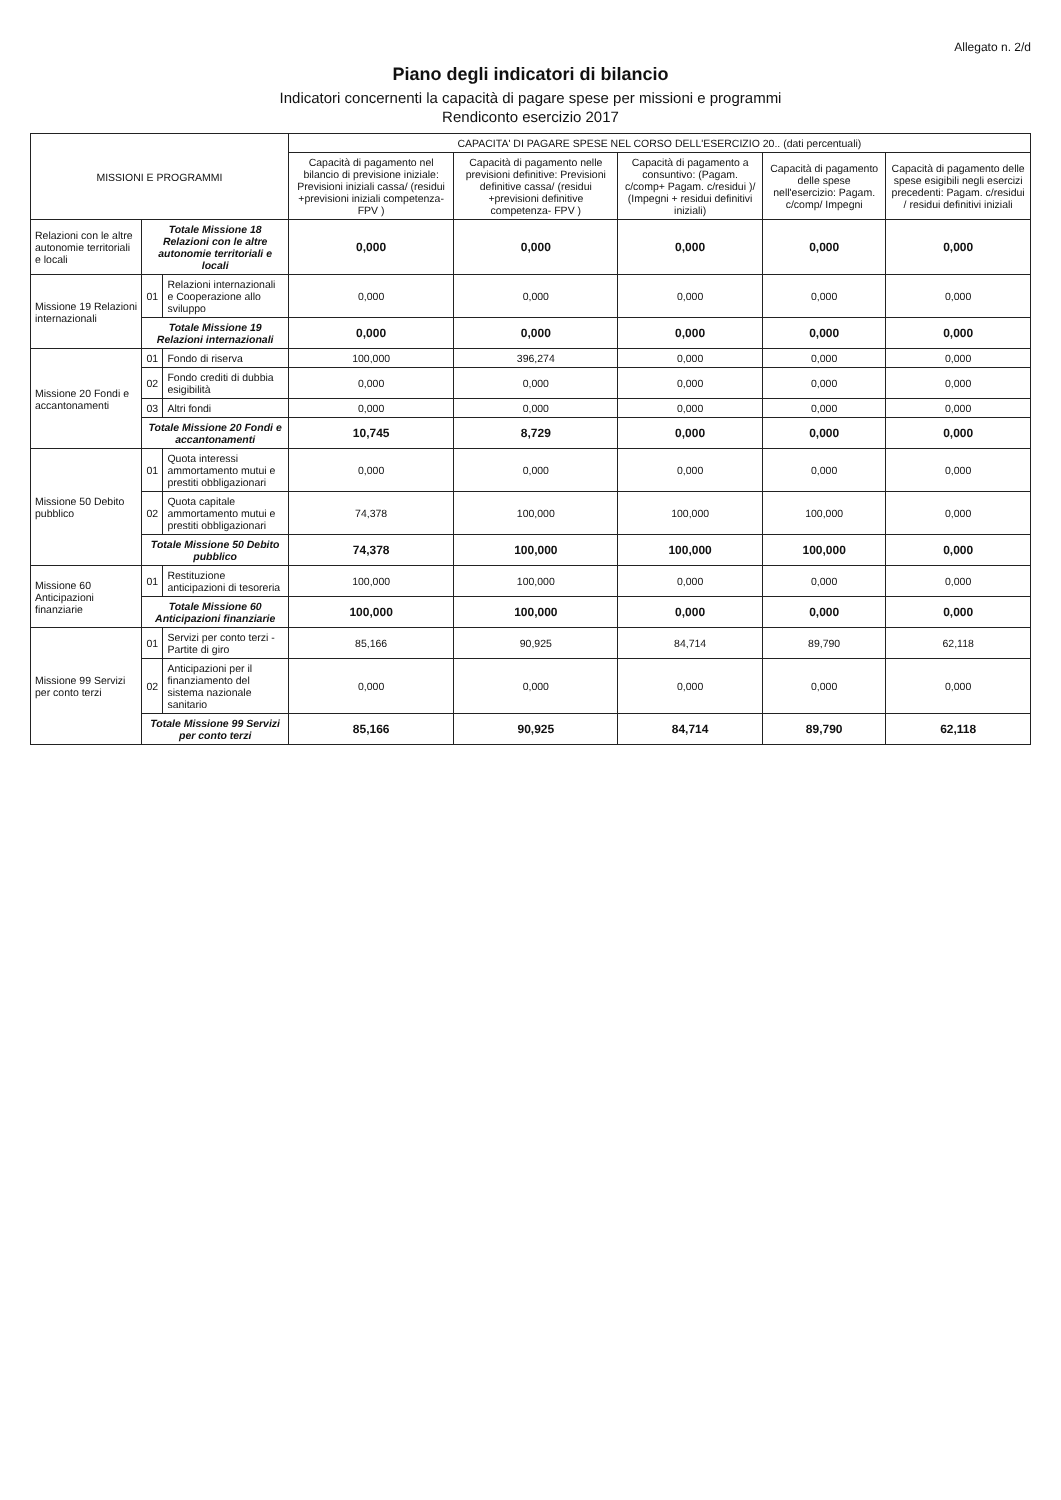Allegato n. 2/d
Piano degli indicatori di bilancio
Indicatori concernenti la capacità di pagare spese per missioni e programmi
Rendiconto esercizio 2017
| MISSIONI E PROGRAMMI | | | CAPACITA' DI PAGARE SPESE NEL CORSO DELL'ESERCIZIO 20.. (dati percentuali) | | | | |
| --- | --- | --- | --- | --- | --- | --- | --- |
| | | | Capacità di pagamento nel bilancio di previsione iniziale: Previsioni iniziali cassa/ (residui +previsioni iniziali competenza- FPV ) | Capacità di pagamento nelle previsioni definitive: Previsioni definitive cassa/ (residui +previsioni definitive competenza- FPV ) | Capacità di pagamento a consuntivo: (Pagam. c/comp+ Pagam. c/residui )/ (Impegni + residui definitivi iniziali) | Capacità di pagamento delle spese nell'esercizio: Pagam. c/comp/ Impegni | Capacità di pagamento delle spese esigibili negli esercizi precedenti: Pagam. c/residui / residui definitivi iniziali |
| Relazioni con le altre autonomie territoriali e locali | Totale Missione 18 Relazioni con le altre autonomie territoriali e locali | | 0,000 | 0,000 | 0,000 | 0,000 | 0,000 |
| Missione 19 Relazioni internazionali | 01 | Relazioni internazionali e Cooperazione allo sviluppo | 0,000 | 0,000 | 0,000 | 0,000 | 0,000 |
| | Totale Missione 19 Relazioni internazionali | | 0,000 | 0,000 | 0,000 | 0,000 | 0,000 |
| Missione 20 Fondi e accantonamenti | 01 | Fondo di riserva | 100,000 | 396,274 | 0,000 | 0,000 | 0,000 |
| | 02 | Fondo crediti di dubbia esigibilità | 0,000 | 0,000 | 0,000 | 0,000 | 0,000 |
| | 03 | Altri fondi | 0,000 | 0,000 | 0,000 | 0,000 | 0,000 |
| | Totale Missione 20 Fondi e accantonamenti | | 10,745 | 8,729 | 0,000 | 0,000 | 0,000 |
| Missione 50 Debito pubblico | 01 | Quota interessi ammortamento mutui e prestiti obbligazionari | 0,000 | 0,000 | 0,000 | 0,000 | 0,000 |
| | 02 | Quota capitale ammortamento mutui e prestiti obbligazionari | 74,378 | 100,000 | 100,000 | 100,000 | 0,000 |
| | Totale Missione 50 Debito pubblico | | 74,378 | 100,000 | 100,000 | 100,000 | 0,000 |
| Missione 60 Anticipazioni finanziarie | 01 | Restituzione anticipazioni di tesoreria | 100,000 | 100,000 | 0,000 | 0,000 | 0,000 |
| | Totale Missione 60 Anticipazioni finanziarie | | 100,000 | 100,000 | 0,000 | 0,000 | 0,000 |
| Missione 99 Servizi per conto terzi | 01 | Servizi per conto terzi - Partite di giro | 85,166 | 90,925 | 84,714 | 89,790 | 62,118 |
| | 02 | Anticipazioni per il finanziamento del sistema nazionale sanitario | 0,000 | 0,000 | 0,000 | 0,000 | 0,000 |
| | Totale Missione 99 Servizi per conto terzi | | 85,166 | 90,925 | 84,714 | 89,790 | 62,118 |